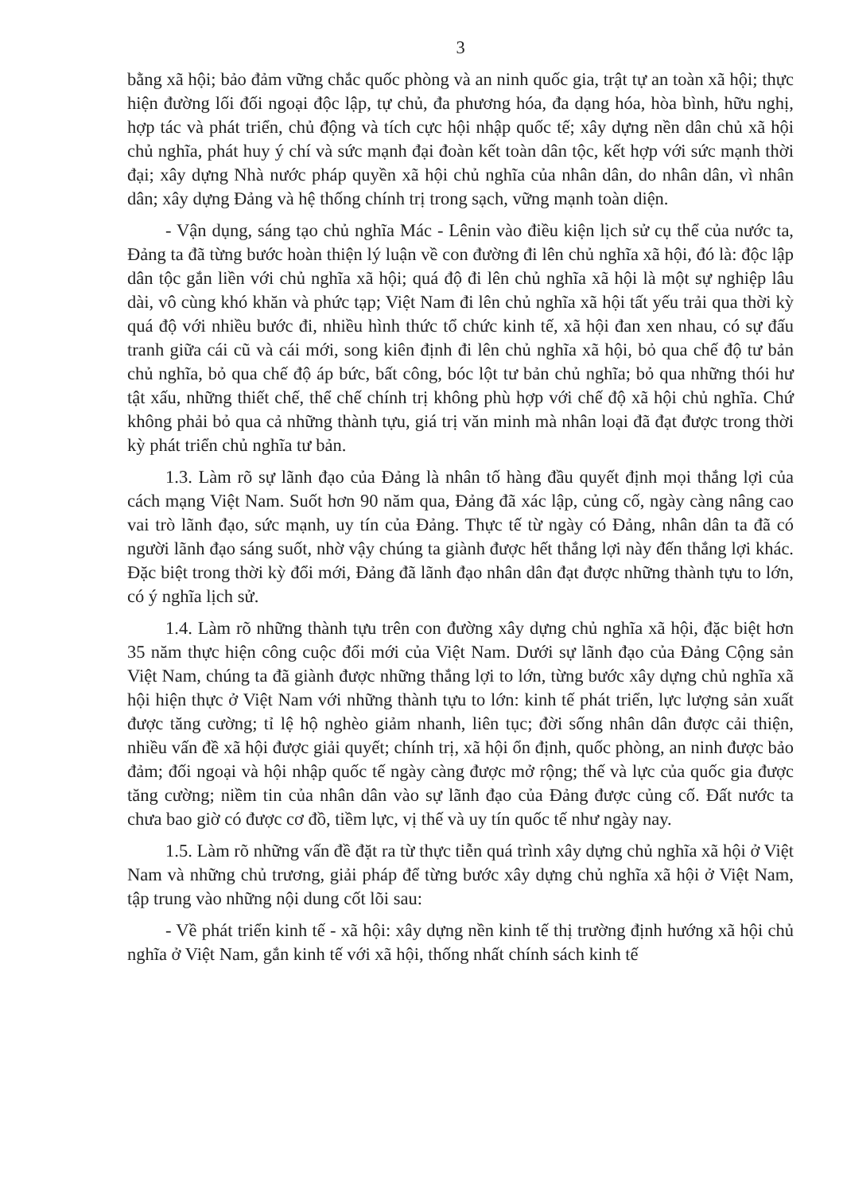3
bằng xã hội; bảo đảm vững chắc quốc phòng và an ninh quốc gia, trật tự an toàn xã hội; thực hiện đường lối đối ngoại độc lập, tự chủ, đa phương hóa, đa dạng hóa, hòa bình, hữu nghị, hợp tác và phát triển, chủ động và tích cực hội nhập quốc tế; xây dựng nền dân chủ xã hội chủ nghĩa, phát huy ý chí và sức mạnh đại đoàn kết toàn dân tộc, kết hợp với sức mạnh thời đại; xây dựng Nhà nước pháp quyền xã hội chủ nghĩa của nhân dân, do nhân dân, vì nhân dân; xây dựng Đảng và hệ thống chính trị trong sạch, vững mạnh toàn diện.
- Vận dụng, sáng tạo chủ nghĩa Mác - Lênin vào điều kiện lịch sử cụ thể của nước ta, Đảng ta đã từng bước hoàn thiện lý luận về con đường đi lên chủ nghĩa xã hội, đó là: độc lập dân tộc gắn liền với chủ nghĩa xã hội; quá độ đi lên chủ nghĩa xã hội là một sự nghiệp lâu dài, vô cùng khó khăn và phức tạp; Việt Nam đi lên chủ nghĩa xã hội tất yếu trải qua thời kỳ quá độ với nhiều bước đi, nhiều hình thức tổ chức kinh tế, xã hội đan xen nhau, có sự đấu tranh giữa cái cũ và cái mới, song kiên định đi lên chủ nghĩa xã hội, bỏ qua chế độ tư bản chủ nghĩa, bỏ qua chế độ áp bức, bất công, bóc lột tư bản chủ nghĩa; bỏ qua những thói hư tật xấu, những thiết chế, thể chế chính trị không phù hợp với chế độ xã hội chủ nghĩa. Chứ không phải bỏ qua cả những thành tựu, giá trị văn minh mà nhân loại đã đạt được trong thời kỳ phát triển chủ nghĩa tư bản.
1.3. Làm rõ sự lãnh đạo của Đảng là nhân tố hàng đầu quyết định mọi thắng lợi của cách mạng Việt Nam. Suốt hơn 90 năm qua, Đảng đã xác lập, củng cố, ngày càng nâng cao vai trò lãnh đạo, sức mạnh, uy tín của Đảng. Thực tế từ ngày có Đảng, nhân dân ta đã có người lãnh đạo sáng suốt, nhờ vậy chúng ta giành được hết thắng lợi này đến thắng lợi khác. Đặc biệt trong thời kỳ đổi mới, Đảng đã lãnh đạo nhân dân đạt được những thành tựu to lớn, có ý nghĩa lịch sử.
1.4. Làm rõ những thành tựu trên con đường xây dựng chủ nghĩa xã hội, đặc biệt hơn 35 năm thực hiện công cuộc đổi mới của Việt Nam. Dưới sự lãnh đạo của Đảng Cộng sản Việt Nam, chúng ta đã giành được những thắng lợi to lớn, từng bước xây dựng chủ nghĩa xã hội hiện thực ở Việt Nam với những thành tựu to lớn: kinh tế phát triển, lực lượng sản xuất được tăng cường; tỉ lệ hộ nghèo giảm nhanh, liên tục; đời sống nhân dân được cải thiện, nhiều vấn đề xã hội được giải quyết; chính trị, xã hội ổn định, quốc phòng, an ninh được bảo đảm; đối ngoại và hội nhập quốc tế ngày càng được mở rộng; thế và lực của quốc gia được tăng cường; niềm tin của nhân dân vào sự lãnh đạo của Đảng được củng cố. Đất nước ta chưa bao giờ có được cơ đồ, tiềm lực, vị thế và uy tín quốc tế như ngày nay.
1.5. Làm rõ những vấn đề đặt ra từ thực tiễn quá trình xây dựng chủ nghĩa xã hội ở Việt Nam và những chủ trương, giải pháp để từng bước xây dựng chủ nghĩa xã hội ở Việt Nam, tập trung vào những nội dung cốt lõi sau:
- Về phát triển kinh tế - xã hội: xây dựng nền kinh tế thị trường định hướng xã hội chủ nghĩa ở Việt Nam, gắn kinh tế với xã hội, thống nhất chính sách kinh tế